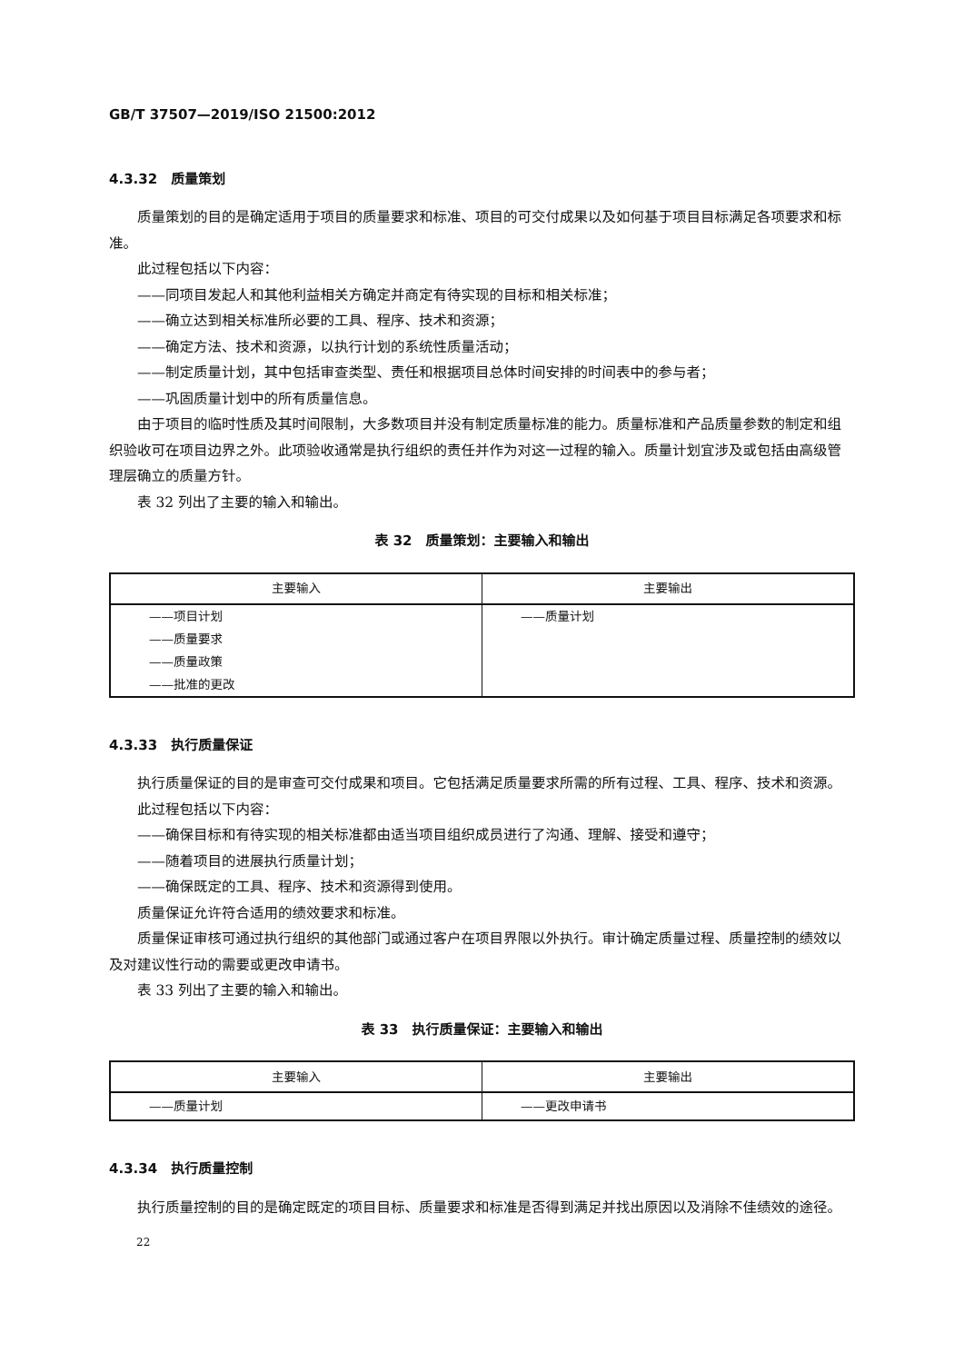GB/T 37507—2019/ISO 21500:2012
4.3.32　质量策划
质量策划的目的是确定适用于项目的质量要求和标准、项目的可交付成果以及如何基于项目目标满足各项要求和标准。
此过程包括以下内容：
——同项目发起人和其他利益相关方确定并商定有待实现的目标和相关标准；
——确立达到相关标准所必要的工具、程序、技术和资源；
——确定方法、技术和资源，以执行计划的系统性质量活动；
——制定质量计划，其中包括审查类型、责任和根据项目总体时间安排的时间表中的参与者；
——巩固质量计划中的所有质量信息。
由于项目的临时性质及其时间限制，大多数项目并没有制定质量标准的能力。质量标准和产品质量参数的制定和组织验收可在项目边界之外。此项验收通常是执行组织的责任并作为对这一过程的输入。质量计划宜涉及或包括由高级管理层确立的质量方针。
表 32 列出了主要的输入和输出。
表 32　质量策划：主要输入和输出
| 主要输入 | 主要输出 |
| --- | --- |
| ——项目计划 ——质量要求 ——质量政策 ——批准的更改 | ——质量计划 |
4.3.33　执行质量保证
执行质量保证的目的是审查可交付成果和项目。它包括满足质量要求所需的所有过程、工具、程序、技术和资源。
此过程包括以下内容：
——确保目标和有待实现的相关标准都由适当项目组织成员进行了沟通、理解、接受和遵守；
——随着项目的进展执行质量计划；
——确保既定的工具、程序、技术和资源得到使用。
质量保证允许符合适用的绩效要求和标准。
质量保证审核可通过执行组织的其他部门或通过客户在项目界限以外执行。审计确定质量过程、质量控制的绩效以及对建议性行动的需要或更改申请书。
表 33 列出了主要的输入和输出。
表 33　执行质量保证：主要输入和输出
| 主要输入 | 主要输出 |
| --- | --- |
| ——质量计划 | ——更改申请书 |
4.3.34　执行质量控制
执行质量控制的目的是确定既定的项目目标、质量要求和标准是否得到满足并找出原因以及消除不佳绩效的途径。
22